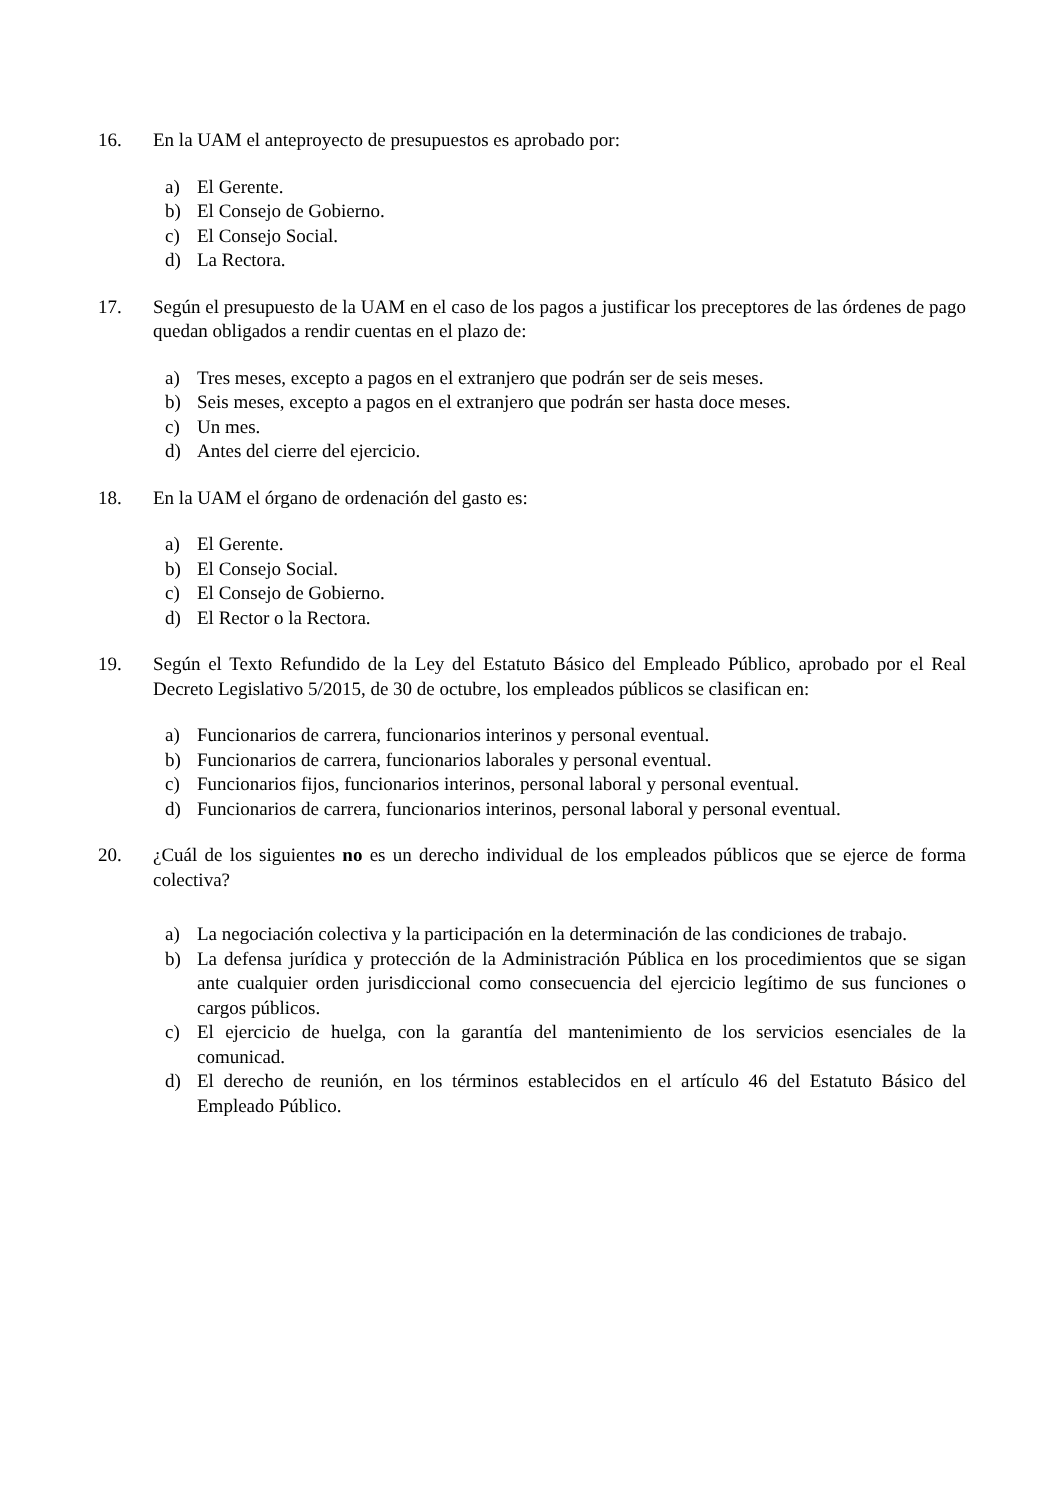16. En la UAM el anteproyecto de presupuestos es aprobado por:
a) El Gerente.
b) El Consejo de Gobierno.
c) El Consejo Social.
d) La Rectora.
17. Según el presupuesto de la UAM en el caso de los pagos a justificar los preceptores de las órdenes de pago quedan obligados a rendir cuentas en el plazo de:
a) Tres meses, excepto a pagos en el extranjero que podrán ser de seis meses.
b) Seis meses, excepto a pagos en el extranjero que podrán ser hasta doce meses.
c) Un mes.
d) Antes del cierre del ejercicio.
18. En la UAM el órgano de ordenación del gasto es:
a) El Gerente.
b) El Consejo Social.
c) El Consejo de Gobierno.
d) El Rector o la Rectora.
19. Según el Texto Refundido de la Ley del Estatuto Básico del Empleado Público, aprobado por el Real Decreto Legislativo 5/2015, de 30 de octubre, los empleados públicos se clasifican en:
a) Funcionarios de carrera, funcionarios interinos y personal eventual.
b) Funcionarios de carrera, funcionarios laborales y personal eventual.
c) Funcionarios fijos, funcionarios interinos, personal laboral y personal eventual.
d) Funcionarios de carrera, funcionarios interinos, personal laboral y personal eventual.
20. ¿Cuál de los siguientes no es un derecho individual de los empleados públicos que se ejerce de forma colectiva?
a) La negociación colectiva y la participación en la determinación de las condiciones de trabajo.
b) La defensa jurídica y protección de la Administración Pública en los procedimientos que se sigan ante cualquier orden jurisdiccional como consecuencia del ejercicio legítimo de sus funciones o cargos públicos.
c) El ejercicio de huelga, con la garantía del mantenimiento de los servicios esenciales de la comunicad.
d) El derecho de reunión, en los términos establecidos en el artículo 46 del Estatuto Básico del Empleado Público.